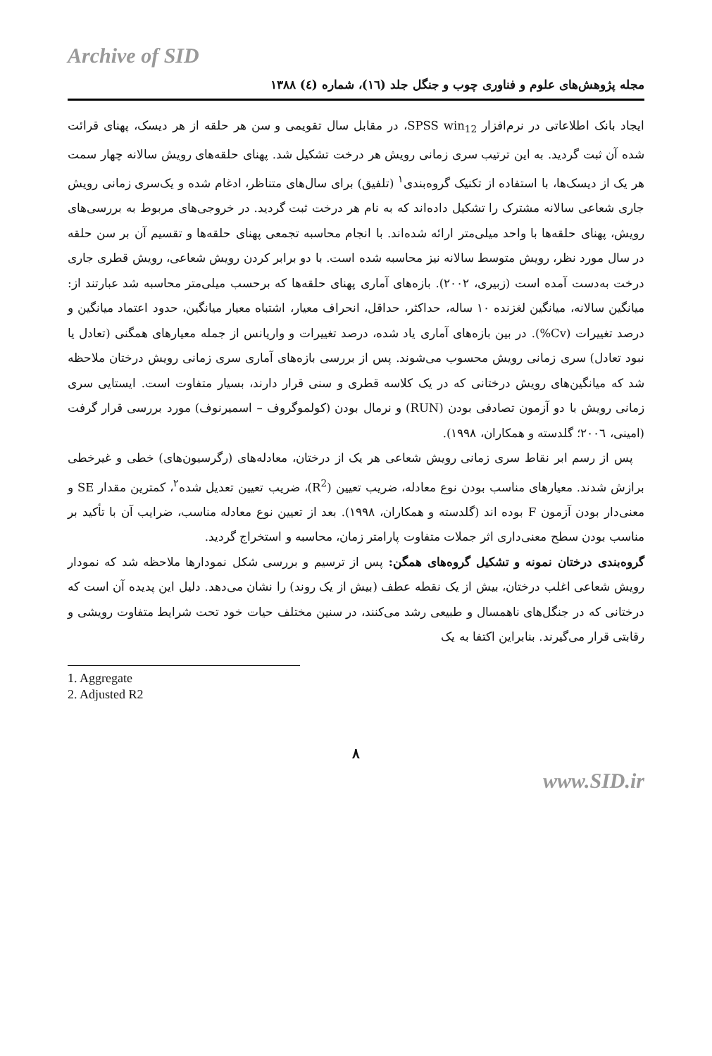Archive of SID
مجله پژوهش‌های علوم و فناوری چوب و جنگل جلد (۱٦)، شماره (٤) ۱۳۸۸
ایجاد بانک اطلاعاتی در نرم‌افزار SPSS win<sub>12</sub>، در مقابل سال تقویمی و سن هر حلقه از هر دیسک، پهنای قرائت شده آن ثبت گردید. به این ترتیب سری زمانی رویش هر درخت تشکیل شد. پهنای حلقه‌های رویش سالانه چهار سمت هر یک از دیسک‌ها، با استفاده از تکنیک گروه‌بندی<sup>۱</sup> (تلفیق) برای سال‌های متناظر، ادغام شده و یک‌سری زمانی رویش جاری شعاعی سالانه مشترک را تشکیل داده‌اند که به نام هر درخت ثبت گردید. در خروجی‌های مربوط به بررسی‌های رویش، پهنای حلقه‌ها با واحد میلی‌متر ارائه شده‌اند. با انجام محاسبه تجمعی پهنای حلقه‌ها و تقسیم آن بر سن حلقه در سال مورد نظر، رویش متوسط سالانه نیز محاسبه شده است. با دو برابر کردن رویش شعاعی، رویش قطری جاری درخت به‌دست آمده است (زبیری، ۲۰۰۲). بازه‌های آماری پهنای حلقه‌ها که برحسب میلی‌متر محاسبه شد عبارتند از: میانگین سالانه، میانگین لغزنده ۱۰ ساله، حداکثر، حداقل، انحراف معیار، اشتباه معیار میانگین، حدود اعتماد میانگین و درصد تغییرات (Cv%). در بین بازه‌های آماری یاد شده، درصد تغییرات و واریانس از جمله معیارهای همگنی (تعادل یا نبود تعادل) سری زمانی رویش محسوب می‌شوند. پس از بررسی بازه‌های آماری سری زمانی رویش درختان ملاحظه شد که میانگین‌های رویش درختانی که در یک کلاسه قطری و سنی قرار دارند، بسیار متفاوت است. ایستایی سری زمانی رویش با دو آزمون تصادفی بودن (RUN) و نرمال بودن (کولموگروف – اسمیرنوف) مورد بررسی قرار گرفت (امینی، ۲۰۰٦؛ گلدسته و همکاران، ۱۹۹۸).
پس از رسم ابر نقاط سری زمانی رویش شعاعی هر یک از درختان، معادله‌های (رگرسیون‌های) خطی و غیرخطی برازش شدند. معیارهای مناسب بودن نوع معادله، ضریب تعیین (R<sup>2</sup>)، ضریب تعیین تعدیل شده<sup>۲</sup>، کمترین مقدار SE و معنی‌دار بودن آزمون F بوده اند (گلدسته و همکاران، ۱۹۹۸). بعد از تعیین نوع معادله مناسب، ضرایب آن با تأکید بر مناسب بودن سطح معنی‌داری اثر جملات متفاوت پارامتر زمان، محاسبه و استخراج گردید.
گروه‌بندی درختان نمونه و تشکیل گروه‌های همگن: پس از ترسیم و بررسی شکل نمودارها ملاحظه شد که نمودار رویش شعاعی اغلب درختان، بیش از یک نقطه عطف (بیش از یک روند) را نشان می‌دهد. دلیل این پدیده آن است که درختانی که در جنگل‌های ناهمسال و طبیعی رشد می‌کنند، در سنین مختلف حیات خود تحت شرایط متفاوت رویشی و رقابتی قرار می‌گیرند. بنابراین اکتفا به یک
1. Aggregate
2. Adjusted R2
۸
www.SID.ir